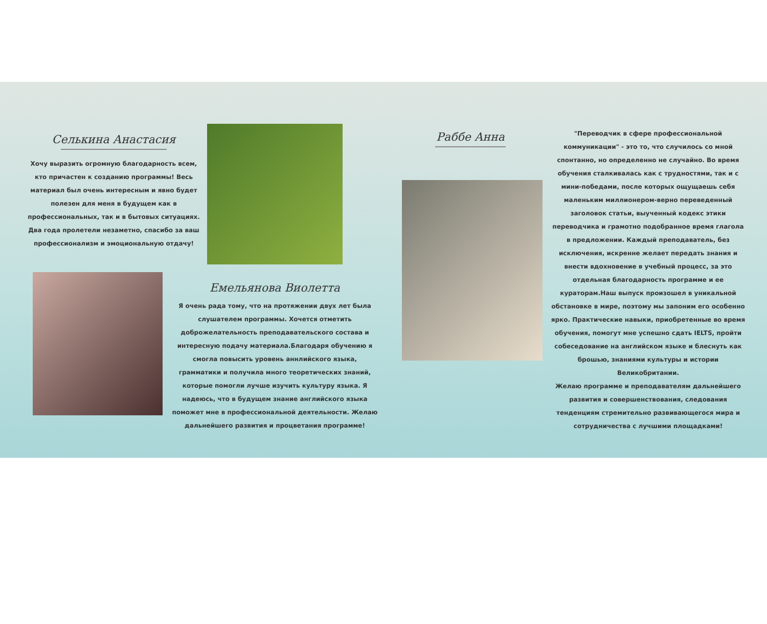Селькина Анастасия
Хочу выразить огромную благодарность всем, кто причастен к созданию программы! Весь материал был очень интересным и явно будет полезен для меня в будущем как в профессиональных, так и в бытовых ситуациях. Два года пролетели незаметно, спасибо за ваш профессионализм и эмоциональную отдачу!
Емельянова Виолетта
Я очень рада тому, что на протяжении двух лет была слушателем программы. Хочется отметить доброжелательность преподавательского состава и интересную подачу материала.Благодаря обучению я смогла повысить уровень аннлийского языка, грамматики и получила много теоретических знаний, которые помогли лучше изучить культуру языка. Я надеюсь, что в будущем знание английского языка поможет мне в профессиональной деятельности. Желаю дальнейшего развития и процветания программе!
Раббе Анна
"Переводчик в сфере профессиональной коммуникации" - это то, что случилось со мной спонтанно, но определенно не случайно. Во время обучения сталкивалась как с трудностями, так и с мини-победами, после которых ощущаешь себя маленьким миллионером-верно переведенный заголовок статьи, выученный кодекс этики переводчика и грамотно подобранное время глагола в предложении. Каждый преподаватель, без исключения, искренне желает передать знания и внести вдохновение в учебный процесс, за это отдельная благодарность программе и ее кураторам.Наш выпуск произошел в уникальной обстановке в мире, поэтому мы запоним его особенно ярко. Практические навыки, приобретенные во время обучения, помогут мне успешно сдать IELTS, пройти собеседование на английском языке и блеснуть как брошью, знаниями культуры и истории Великобритании.
Желаю программе и преподавателям дальнейшего развития и совершенствования, следования тенденциям стремительно развивающегося мира и сотрудничества с лучшими площадками!